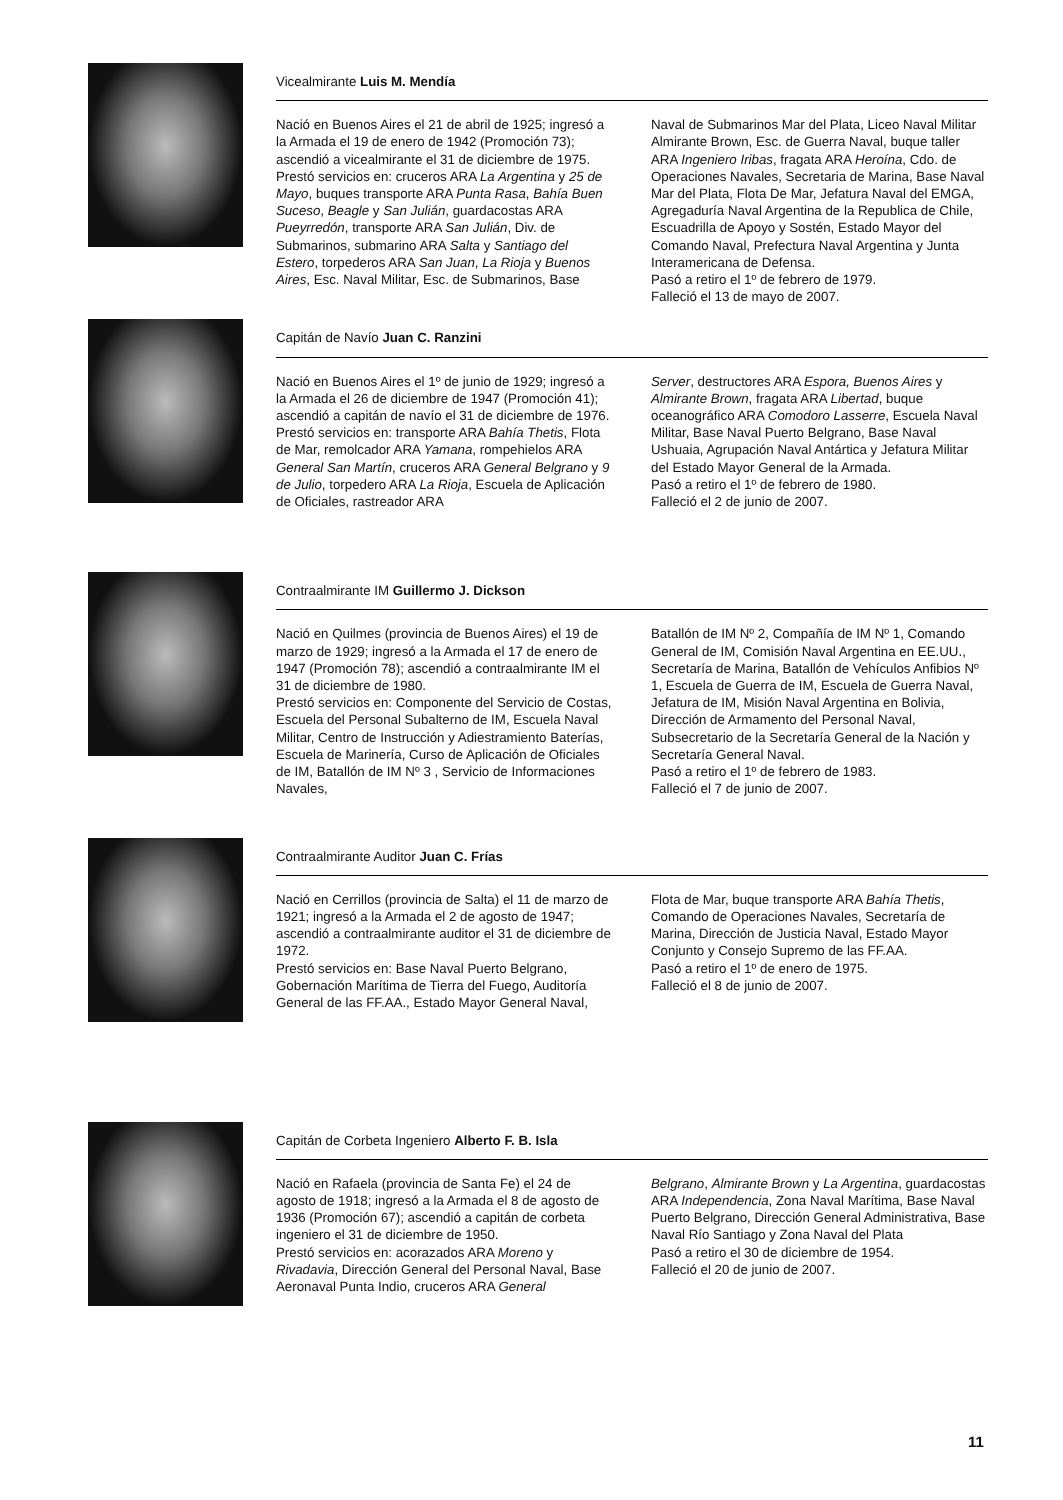Vicealmirante Luis M. Mendía
Nació en Buenos Aires el 21 de abril de 1925; ingresó a la Armada el 19 de enero de 1942 (Promoción 73); ascendió a vicealmirante el 31 de diciembre de 1975.
Prestó servicios en: cruceros ARA La Argentina y 25 de Mayo, buques transporte ARA Punta Rasa, Bahía Buen Suceso, Beagle y San Julián, guardacostas ARA Pueyrredón, transporte ARA San Julián, Div. de Submarinos, submarino ARA Salta y Santiago del Estero, torpederos ARA San Juan, La Rioja y Buenos Aires, Esc. Naval Militar, Esc. de Submarinos, Base
Naval de Submarinos Mar del Plata, Liceo Naval Militar Almirante Brown, Esc. de Guerra Naval, buque taller ARA Ingeniero Iribas, fragata ARA Heroína, Cdo. de Operaciones Navales, Secretaria de Marina, Base Naval Mar del Plata, Flota De Mar, Jefatura Naval del EMGA, Agregaduría Naval Argentina de la Republica de Chile, Escuadrilla de Apoyo y Sostén, Estado Mayor del Comando Naval, Prefectura Naval Argentina y Junta Interamericana de Defensa.
Pasó a retiro el 1º de febrero de 1979.
Falleció el 13 de mayo de 2007.
Capitán de Navío Juan C. Ranzini
Nació en Buenos Aires el 1º de junio de 1929; ingresó a la Armada el 26 de diciembre de 1947 (Promoción 41); ascendió a capitán de navío el 31 de diciembre de 1976.
Prestó servicios en: transporte ARA Bahía Thetis, Flota de Mar, remolcador ARA Yamana, rompehielos ARA General San Martín, cruceros ARA General Belgrano y 9 de Julio, torpedero ARA La Rioja, Escuela de Aplicación de Oficiales, rastreador ARA
Server, destructores ARA Espora, Buenos Aires y Almirante Brown, fragata ARA Libertad, buque oceanográfico ARA Comodoro Lasserre, Escuela Naval Militar, Base Naval Puerto Belgrano, Base Naval Ushuaia, Agrupación Naval Antártica y Jefatura Militar del Estado Mayor General de la Armada.
Pasó a retiro el 1º de febrero de 1980.
Falleció el 2 de junio de 2007.
Contraalmirante IM Guillermo J. Dickson
Nació en Quilmes (provincia de Buenos Aires) el 19 de marzo de 1929; ingresó a la Armada el 17 de enero de 1947 (Promoción 78); ascendió a contraalmirante IM el 31 de diciembre de 1980.
Prestó servicios en: Componente del Servicio de Costas, Escuela del Personal Subalterno de IM, Escuela Naval Militar, Centro de Instrucción y Adiestramiento Baterías, Escuela de Marinería, Curso de Aplicación de Oficiales de IM, Batallón de IM Nº 3 , Servicio de Informaciones Navales,
Batallón de IM Nº 2, Compañía de IM Nº 1, Comando General de IM, Comisión Naval Argentina en EE.UU., Secretaría de Marina, Batallón de Vehículos Anfibios Nº 1, Escuela de Guerra de IM, Escuela de Guerra Naval, Jefatura de IM, Misión Naval Argentina en Bolivia, Dirección de Armamento del Personal Naval, Subsecretario de la Secretaría General de la Nación y Secretaría General Naval.
Pasó a retiro el 1º de febrero de 1983.
Falleció el 7 de junio de 2007.
Contraalmirante Auditor Juan C. Frías
Nació en Cerrillos (provincia de Salta) el 11 de marzo de 1921; ingresó a la Armada el 2 de agosto de 1947; ascendió a contraalmirante auditor el 31 de diciembre de 1972.
Prestó servicios en: Base Naval Puerto Belgrano, Gobernación Marítima de Tierra del Fuego, Auditoría General de las FF.AA., Estado Mayor General Naval,
Flota de Mar, buque transporte ARA Bahía Thetis, Comando de Operaciones Navales, Secretaría de Marina, Dirección de Justicia Naval, Estado Mayor Conjunto y Consejo Supremo de las FF.AA.
Pasó a retiro el 1º de enero de 1975.
Falleció el 8 de junio de 2007.
Capitán de Corbeta Ingeniero Alberto F. B. Isla
Nació en Rafaela (provincia de Santa Fe) el 24 de agosto de 1918; ingresó a la Armada el 8 de agosto de 1936 (Promoción 67); ascendió a capitán de corbeta ingeniero el 31 de diciembre de 1950.
Prestó servicios en: acorazados ARA Moreno y Rivadavia, Dirección General del Personal Naval, Base Aeronaval Punta Indio, cruceros ARA General
Belgrano, Almirante Brown y La Argentina, guardacostas ARA Independencia, Zona Naval Marítima, Base Naval Puerto Belgrano, Dirección General Administrativa, Base Naval Río Santiago y Zona Naval del Plata
Pasó a retiro el 30 de diciembre de 1954.
Falleció el 20 de junio de 2007.
11